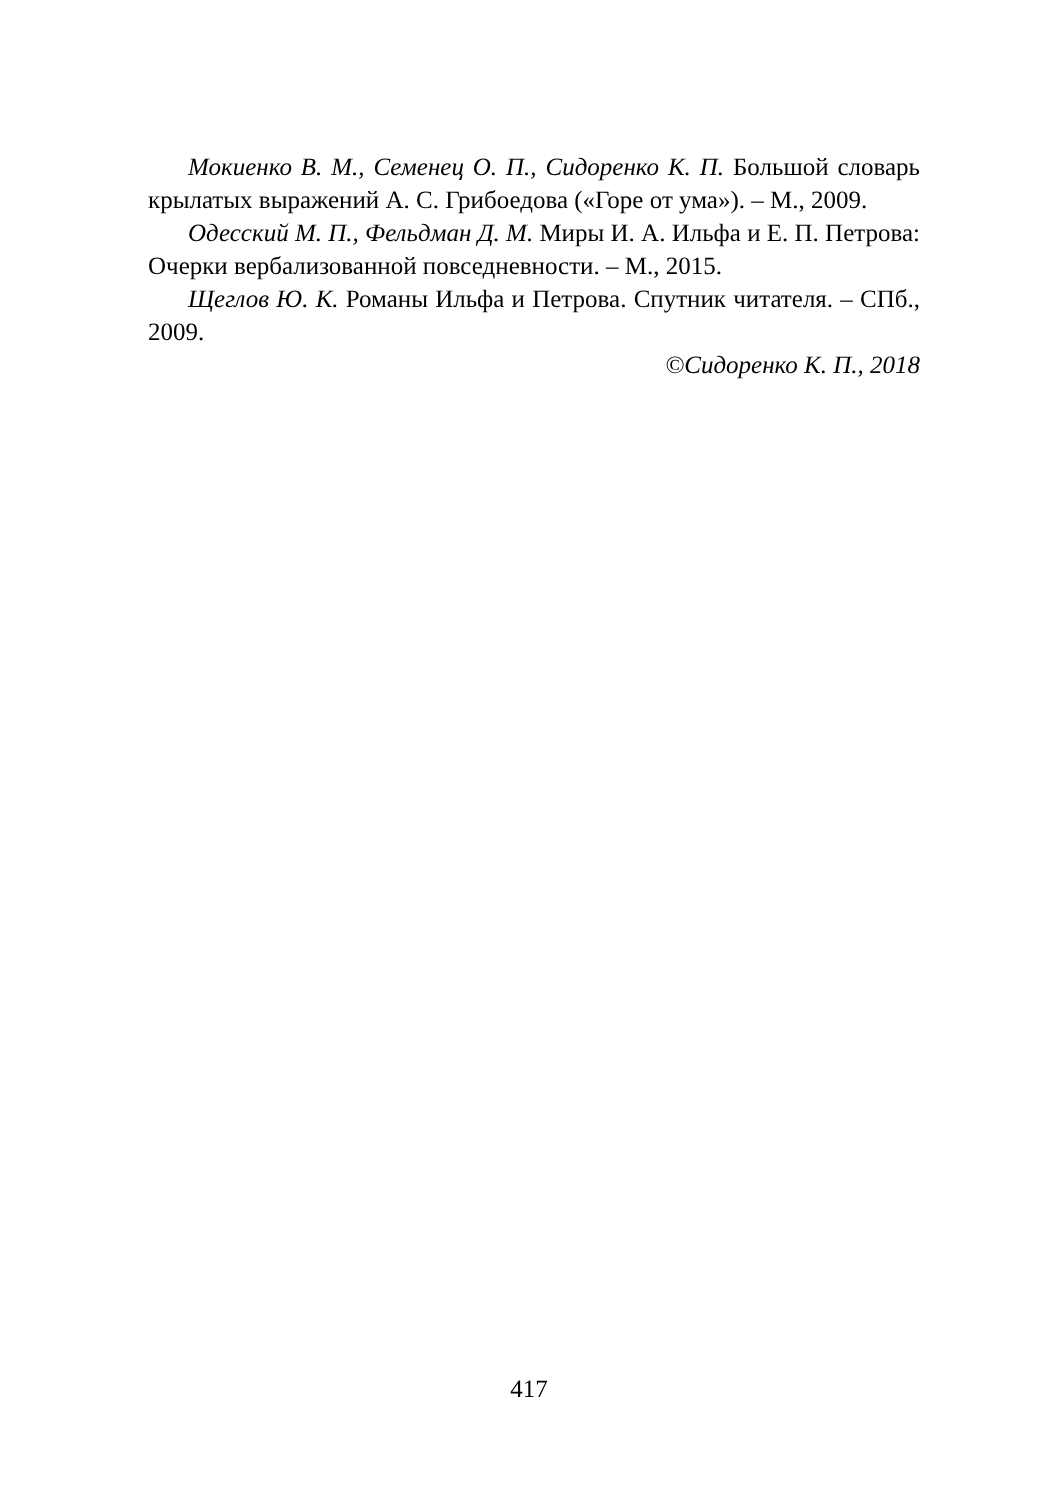Мокиенко В. М., Семенец О. П., Сидоренко К. П. Большой словарь крылатых выражений А. С. Грибоедова («Горе от ума»). – М., 2009.
Одесский М. П., Фельдман Д. М. Миры И. А. Ильфа и Е. П. Петрова: Очерки вербализованной повседневности. – М., 2015.
Щеглов Ю. К. Романы Ильфа и Петрова. Спутник читателя. – СПб., 2009.
©Сидоренко К. П., 2018
417